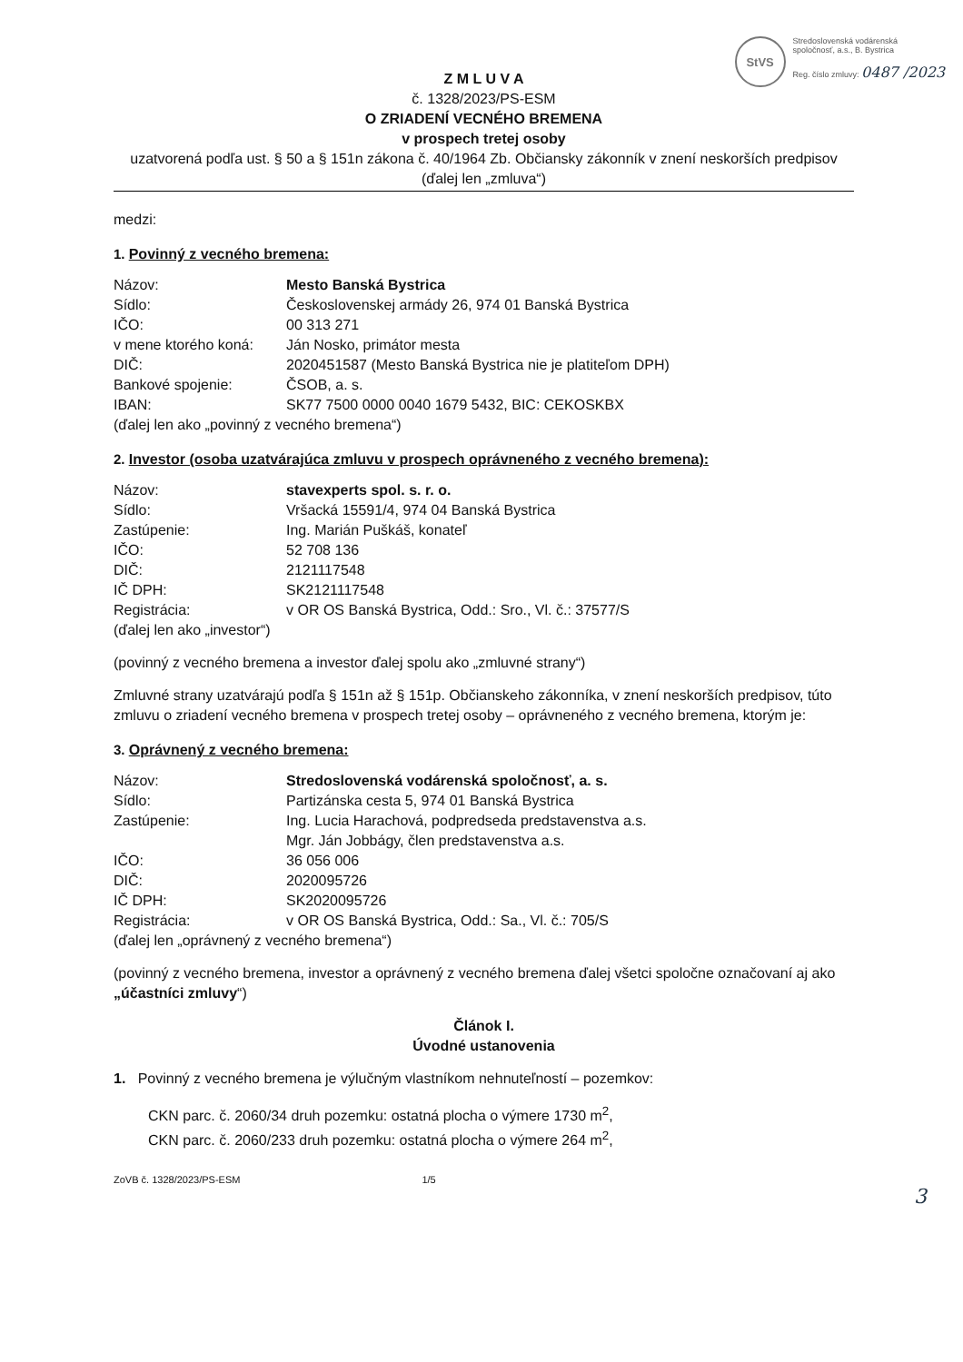StVS
Stredoslovenská vodárenská
spoločnosť, a.s., B. Bystrica
Reg. číslo zmluvy: 0487 /2023
Z M L U V A
č. 1328/2023/PS-ESM
O ZRIADENÍ VECNÉHO BREMENA
v prospech tretej osoby
uzatvorená podľa ust. § 50 a § 151n zákona č. 40/1964 Zb. Občiansky zákonník v znení neskorších predpisov
(ďalej len „zmluva“)
medzi:
1. Povinný z vecného bremena:
Názov: Mesto Banská Bystrica
Sídlo: Československej armády 26, 974 01 Banská Bystrica
IČO: 00 313 271
v mene ktorého koná: Ján Nosko, primátor mesta
DIČ: 2020451587 (Mesto Banská Bystrica nie je platiteľom DPH)
Bankové spojenie: ČSOB, a. s.
IBAN: SK77 7500 0000 0040 1679 5432, BIC: CEKOSKBX
(ďalej len ako „povinný z vecného bremena“)
2. Investor (osoba uzatvárajúca zmluvu v prospech oprávneného z vecného bremena):
Názov: stavexperts spol. s. r. o.
Sídlo: Vršacká 15591/4, 974 04 Banská Bystrica
Zastúpenie: Ing. Marián Puškáš, konateľ
IČO: 52 708 136
DIČ: 2121117548
IČ DPH: SK2121117548
Registrácia: v OR OS Banská Bystrica, Odd.: Sro., Vl. č.: 37577/S
(ďalej len ako „investor“)
(povinný z vecného bremena a investor ďalej spolu ako „zmluvné strany“)
Zmluvné strany uzatvárajú podľa § 151n až § 151p. Občianskeho zákonníka, v znení neskorších predpisov, túto zmluvu o zriadení vecného bremena v prospech tretej osoby – oprávneného z vecného bremena, ktorým je:
3. Oprávnený z vecného bremena:
Názov: Stredoslovenská vodárenská spoločnosť, a. s.
Sídlo: Partizánska cesta 5, 974 01 Banská Bystrica
Zastúpenie: Ing. Lucia Harachová, podpredseda predstavenstva a.s.
Mgr. Ján Jobbágy, člen predstavenstva a.s.
IČO: 36 056 006
DIČ: 2020095726
IČ DPH: SK2020095726
Registrácia: v OR OS Banská Bystrica, Odd.: Sa., Vl. č.: 705/S
(ďalej len „oprávnený z vecného bremena“)
(povinný z vecného bremena, investor a oprávnený z vecného bremena ďalej všetci spoločne označovaní aj ako „účastníci zmluvy“)
Článok I.
Úvodné ustanovenia
1. Povinný z vecného bremena je výlučným vlastníkom nehnuteľností – pozemkov:
CKN parc. č. 2060/34 druh pozemku: ostatná plocha o výmere 1730 m<sup>2</sup>,
CKN parc. č. 2060/233 druh pozemku: ostatná plocha o výmere 264 m<sup>2</sup>,
ZoVB č. 1328/2023/PS-ESM 1/5
3